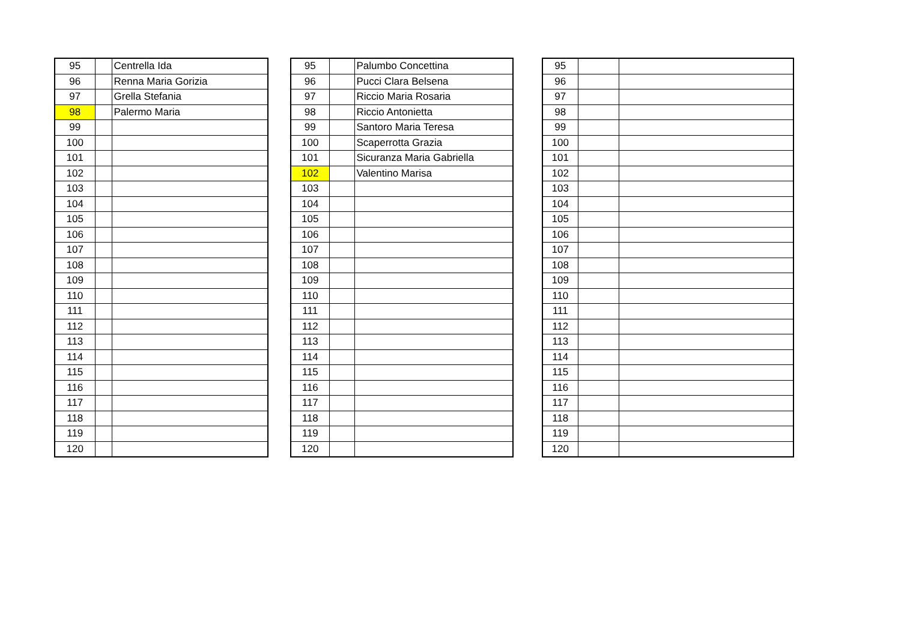| 95 | | Centrella Ida |
| 96 | | Renna Maria Gorizia |
| 97 | | Grella Stefania |
| 98 | | Palermo Maria |
| 99 | | |
| 100 | | |
| 101 | | |
| 102 | | |
| 103 | | |
| 104 | | |
| 105 | | |
| 106 | | |
| 107 | | |
| 108 | | |
| 109 | | |
| 110 | | |
| 111 | | |
| 112 | | |
| 113 | | |
| 114 | | |
| 115 | | |
| 116 | | |
| 117 | | |
| 118 | | |
| 119 | | |
| 120 | | |
| 95 | | Palumbo Concettina |
| 96 | | Pucci Clara Belsena |
| 97 | | Riccio Maria Rosaria |
| 98 | | Riccio Antonietta |
| 99 | | Santoro Maria Teresa |
| 100 | | Scaperrotta Grazia |
| 101 | | Sicuranza Maria Gabriella |
| 102 | | Valentino Marisa |
| 103 | | |
| 104 | | |
| 105 | | |
| 106 | | |
| 107 | | |
| 108 | | |
| 109 | | |
| 110 | | |
| 111 | | |
| 112 | | |
| 113 | | |
| 114 | | |
| 115 | | |
| 116 | | |
| 117 | | |
| 118 | | |
| 119 | | |
| 120 | | |
| 95 | | |
| 96 | | |
| 97 | | |
| 98 | | |
| 99 | | |
| 100 | | |
| 101 | | |
| 102 | | |
| 103 | | |
| 104 | | |
| 105 | | |
| 106 | | |
| 107 | | |
| 108 | | |
| 109 | | |
| 110 | | |
| 111 | | |
| 112 | | |
| 113 | | |
| 114 | | |
| 115 | | |
| 116 | | |
| 117 | | |
| 118 | | |
| 119 | | |
| 120 | | |